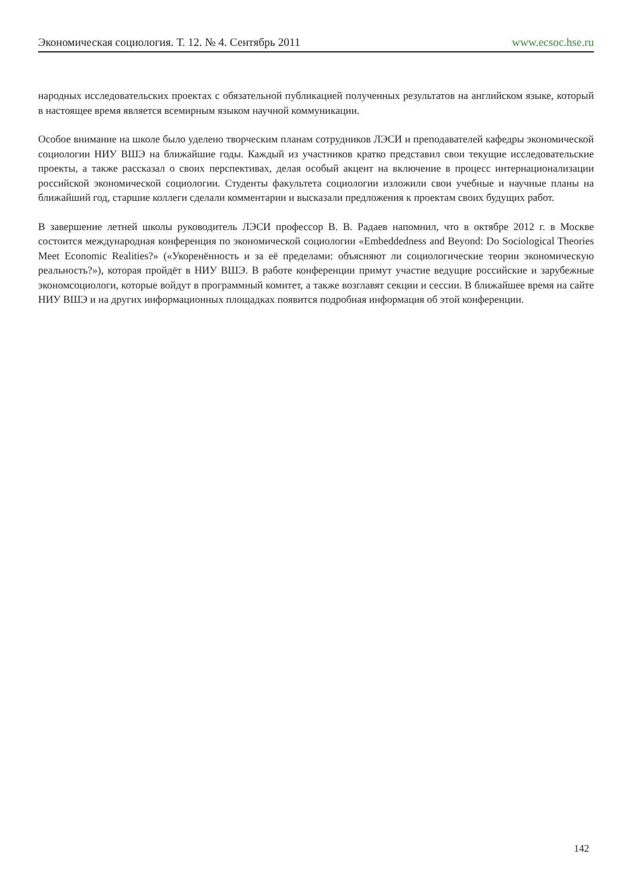Экономическая социология. Т. 12. № 4. Сентябрь 2011 www.ecsoc.hse.ru
народных исследовательских проектах с обязательной публикацией полученных результатов на английском языке, который в настоящее время является всемирным языком научной коммуникации.
Особое внимание на школе было уделено творческим планам сотрудников ЛЭСИ и преподавателей кафедры экономической социологии НИУ ВШЭ на ближайшие годы. Каждый из участников кратко представил свои текущие исследовательские проекты, а также рассказал о своих перспективах, делая особый акцент на включение в процесс интернационализации российской экономической социологии. Студенты факультета социологии изложили свои учебные и научные планы на ближайший год, старшие коллеги сделали комментарии и высказали предложения к проектам своих будущих работ.
В завершение летней школы руководитель ЛЭСИ профессор В. В. Радаев напомнил, что в октябре 2012 г. в Москве состоится международная конференция по экономической социологии «Embeddedness and Beyond: Do Sociological Theories Meet Economic Realities?» («Укоренённость и за её пределами: объясняют ли социологические теории экономическую реальность?»), которая пройдёт в НИУ ВШЭ. В работе конференции примут участие ведущие российские и зарубежные экономсоциологи, которые войдут в программный комитет, а также возглавят секции и сессии. В ближайшее время на сайте НИУ ВШЭ и на других информационных площадках появится подробная информация об этой конференции.
142